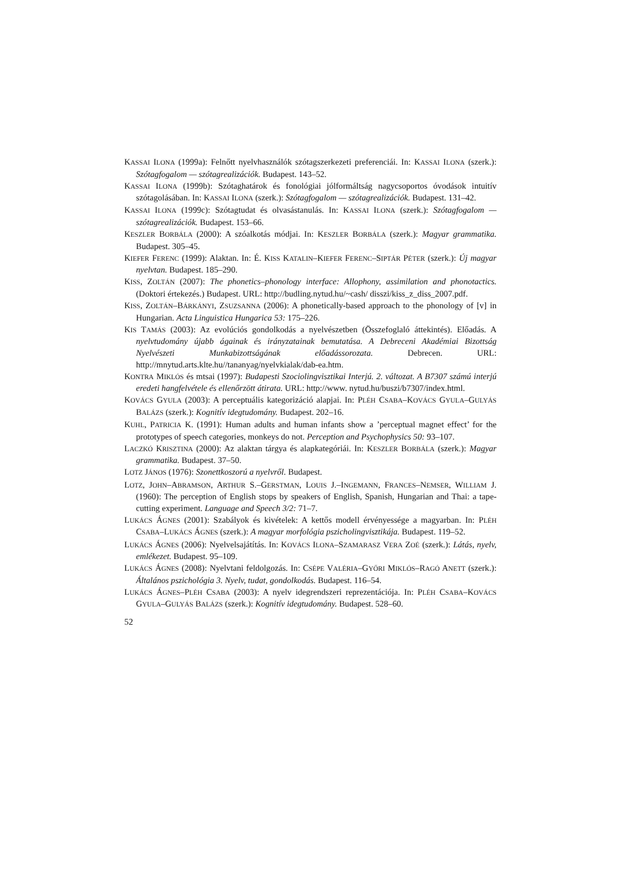KASSAI ILONA (1999a): Felnőtt nyelvhasználók szótagszerkezeti preferenciái. In: KASSAI ILONA (szerk.): Szótagfogalom — szótagrealizációk. Budapest. 143–52.
KASSAI ILONA (1999b): Szótaghatárok és fonológiai jólformáltság nagycsoportos óvodások intuitív szótagolásában. In: KASSAI ILONA (szerk.): Szótagfogalom — szótagrealizációk. Budapest. 131–42.
KASSAI ILONA (1999c): Szótagtudat és olvasástanulás. In: KASSAI ILONA (szerk.): Szótagfogalom — szótagrealizációk. Budapest. 153–66.
KESZLER BORBÁLA (2000): A szóalkotás módjai. In: KESZLER BORBÁLA (szerk.): Magyar grammatika. Budapest. 305–45.
KIEFER FERENC (1999): Alaktan. In: É. KISS KATALIN–KIEFER FERENC–SIPTÁR PÉTER (szerk.): Új magyar nyelvtan. Budapest. 185–290.
KISS, ZOLTÁN (2007): The phonetics–phonology interface: Allophony, assimilation and phonotactics. (Doktori értekezés.) Budapest. URL: http://budling.nytud.hu/~cash/ disszi/kiss_z_diss_2007.pdf.
KISS, ZOLTÁN–BÁRKÁNYI, ZSUZSANNA (2006): A phonetically-based approach to the phonology of [v] in Hungarian. Acta Linguistica Hungarica 53: 175–226.
KIS TAMÁS (2003): Az evolúciós gondolkodás a nyelvészetben (Összefoglaló áttekintés). Előadás. A nyelvtudomány újabb ágainak és irányzatainak bemutatása. A Debreceni Akadémiai Bizottság Nyelvészeti Munkabizottságának előadássorozata. Debrecen. URL: http://mnytud.arts.klte.hu//tananyag/nyelvkialak/dab-ea.htm.
KONTRA MIKLÓS és mtsai (1997): Budapesti Szociolingvisztikai Interjú. 2. változat. A B7307 számú interjú eredeti hangfelvétele és ellenőrzött átirata. URL: http://www. nytud.hu/buszi/b7307/index.html.
KOVÁCS GYULA (2003): A perceptuális kategorizáció alapjai. In: PLÉH CSABA–KOVÁCS GYULA–GULYÁS BALÁZS (szerk.): Kognitív idegtudomány. Budapest. 202–16.
KUHL, PATRICIA K. (1991): Human adults and human infants show a ’perceptual magnet effect’ for the prototypes of speech categories, monkeys do not. Perception and Psychophysics 50: 93–107.
LACZKÓ KRISZTINA (2000): Az alaktan tárgya és alapkategóriái. In: KESZLER BORBÁLA (szerk.): Magyar grammatika. Budapest. 37–50.
LOTZ JÁNOS (1976): Szonettkoszorú a nyelvről. Budapest.
LOTZ, JOHN–ABRAMSON, ARTHUR S.–GERSTMAN, LOUIS J.–INGEMANN, FRANCES–NEMSER, WILLIAM J. (1960): The perception of English stops by speakers of English, Spanish, Hungarian and Thai: a tape-cutting experiment. Language and Speech 3/2: 71–7.
LUKÁCS ÁGNES (2001): Szabályok és kivételek: A kettős modell érvényessége a magyarban. In: PLÉH CSABA–LUKÁCS ÁGNES (szerk.): A magyar morfológia pszicholingvisztikája. Budapest. 119–52.
LUKÁCS ÁGNES (2006): Nyelvelsajátítás. In: KOVÁCS ILONA–SZAMARASZ VERA ZOÉ (szerk.): Látás, nyelv, emlékezet. Budapest. 95–109.
LUKÁCS ÁGNES (2008): Nyelvtani feldolgozás. In: CSÉPE VALÉRIA–GYŐRI MIKLÓS–RAGÓ ANETT (szerk.): Általános pszichológia 3. Nyelv, tudat, gondolkodás. Budapest. 116–54.
LUKÁCS ÁGNES–PLÉH CSABA (2003): A nyelv idegrendszeri reprezentációja. In: PLÉH CSABA–KOVÁCS GYULA–GULYÁS BALÁZS (szerk.): Kognitív idegtudomány. Budapest. 528–60.
52